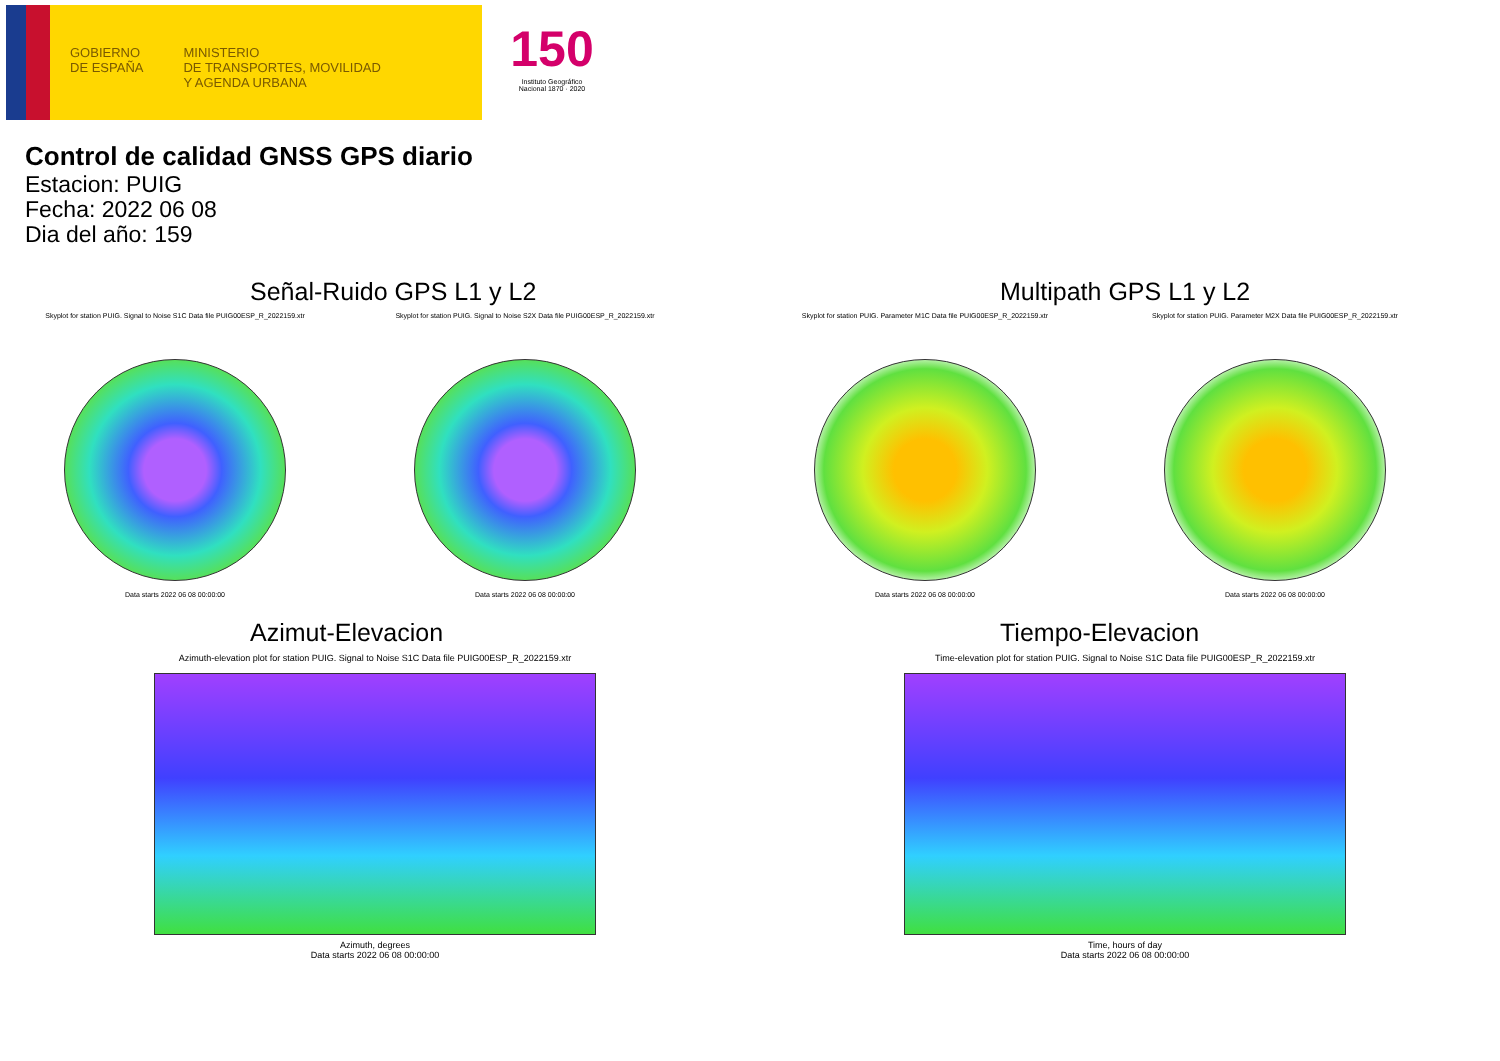GOBIERNO
DE ESPAÑA
MINISTERIO
DE TRANSPORTES, MOVILIDAD
Y AGENDA URBANA
150
Instituto Geográfico
Nacional 1870 · 2020
Control de calidad GNSS GPS diario
Estacion: PUIG
Fecha: 2022 06 08
Dia del año: 159
Señal-Ruido GPS L1 y L2
Skyplot for station PUIG. Signal to Noise S1C Data file PUIG00ESP_R_2022159.xtr
Data starts 2022 06 08 00:00:00
Skyplot for station PUIG. Signal to Noise S2X Data file PUIG00ESP_R_2022159.xtr
Data starts 2022 06 08 00:00:00
Multipath GPS L1 y L2
Skyplot for station PUIG. Parameter M1C Data file PUIG00ESP_R_2022159.xtr
Data starts 2022 06 08 00:00:00
Skyplot for station PUIG. Parameter M2X Data file PUIG00ESP_R_2022159.xtr
Data starts 2022 06 08 00:00:00
Azimut-Elevacion
Azimuth-elevation plot for station PUIG. Signal to Noise S1C Data file PUIG00ESP_R_2022159.xtr
Azimuth, degrees
Data starts 2022 06 08 00:00:00
Tiempo-Elevacion
Time-elevation plot for station PUIG. Signal to Noise S1C Data file PUIG00ESP_R_2022159.xtr
Time, hours of day
Data starts 2022 06 08 00:00:00